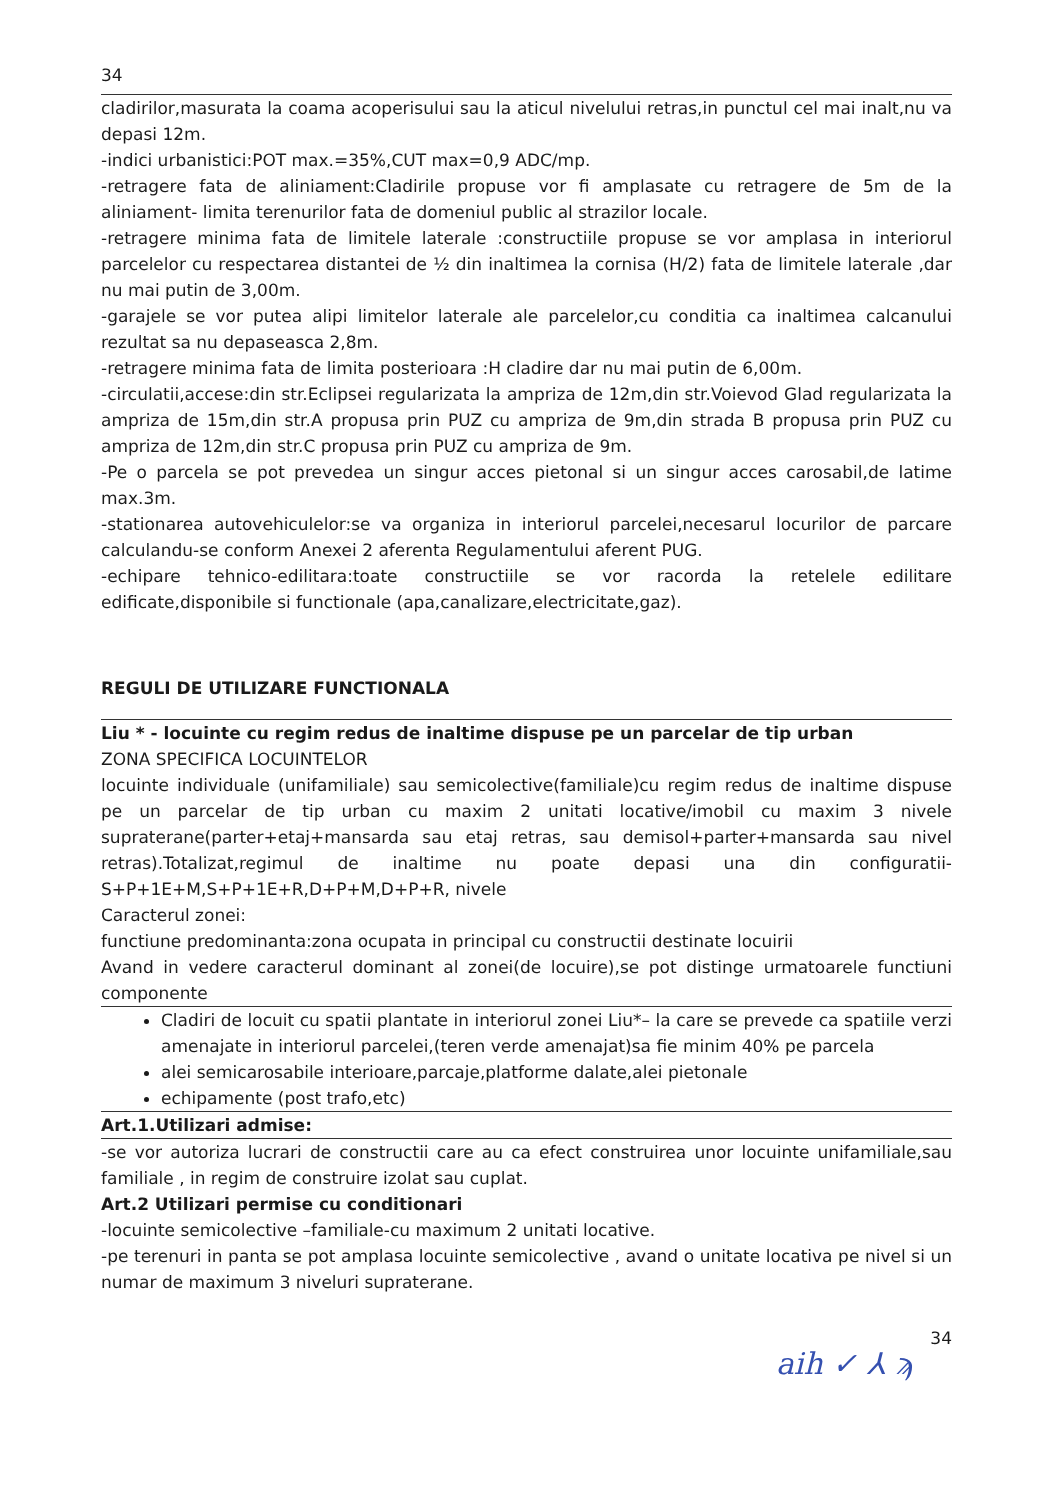34
cladirilor,masurata la coama acoperisului sau la aticul nivelului retras,in punctul cel mai inalt,nu va depasi 12m.
-indici urbanistici:POT max.=35%,CUT max=0,9 ADC/mp.
-retragere fata de aliniament:Cladirile propuse vor fi amplasate cu retragere de 5m de la aliniament- limita terenurilor fata de domeniul public al strazilor locale.
-retragere minima fata de limitele laterale :constructiile propuse se vor amplasa in interiorul parcelelor cu respectarea distantei de ½ din inaltimea la cornisa (H/2) fata de limitele laterale ,dar nu mai putin de 3,00m.
-garajele se vor putea alipi limitelor laterale ale parcelelor,cu conditia ca inaltimea calcanului rezultat sa nu depaseasca 2,8m.
-retragere minima fata de limita posterioara :H cladire dar nu mai putin de 6,00m.
-circulatii,accese:din str.Eclipsei regularizata la ampriza de 12m,din str.Voievod Glad regularizata la ampriza de 15m,din str.A propusa prin PUZ cu ampriza de 9m,din strada B propusa prin PUZ cu ampriza de 12m,din str.C propusa prin PUZ cu ampriza de 9m.
-Pe o parcela se pot prevedea un singur acces pietonal si un singur acces carosabil,de latime max.3m.
-stationarea autovehiculelor:se va organiza in interiorul parcelei,necesarul locurilor de parcare calculandu-se conform Anexei 2 aferenta Regulamentului aferent PUG.
-echipare tehnico-edilitara:toate constructiile se vor racorda la retelele edilitare edificate,disponibile si functionale (apa,canalizare,electricitate,gaz).
REGULI DE UTILIZARE FUNCTIONALA
Liu * - locuinte cu regim redus de inaltime dispuse pe un parcelar de tip urban
ZONA SPECIFICA LOCUINTELOR
locuinte individuale (unifamiliale) sau semicolective(familiale)cu regim redus de inaltime dispuse pe un parcelar de tip urban cu maxim 2 unitati locative/imobil cu maxim 3 nivele supraterane(parter+etaj+mansarda sau etaj retras, sau demisol+parter+mansarda sau nivel retras).Totalizat,regimul de inaltime nu poate depasi una din configuratii- S+P+1E+M,S+P+1E+R,D+P+M,D+P+R, nivele
Caracterul zonei:
functiune predominanta:zona ocupata in principal cu constructii destinate locuirii
Avand in vedere caracterul dominant al zonei(de locuire),se pot distinge urmatoarele functiuni componente
Cladiri de locuit cu spatii plantate in interiorul zonei Liu*– la care se prevede ca spatiile verzi amenajate in interiorul parcelei,(teren verde amenajat)sa fie minim 40% pe parcela
alei semicarosabile interioare,parcaje,platforme dalate,alei pietonale
echipamente (post trafo,etc)
Art.1.Utilizari admise:
-se vor autoriza lucrari de constructii care au ca efect construirea unor locuinte unifamiliale,sau familiale , in regim de construire izolat sau cuplat.
Art.2 Utilizari permise cu conditionari
-locuinte semicolective –familiale-cu maximum 2 unitati locative.
-pe terenuri in panta se pot amplasa locuinte semicolective , avand o unitate locativa pe nivel si un numar de maximum 3 niveluri supraterane.
34
aih ✓ ⅄ ϡ